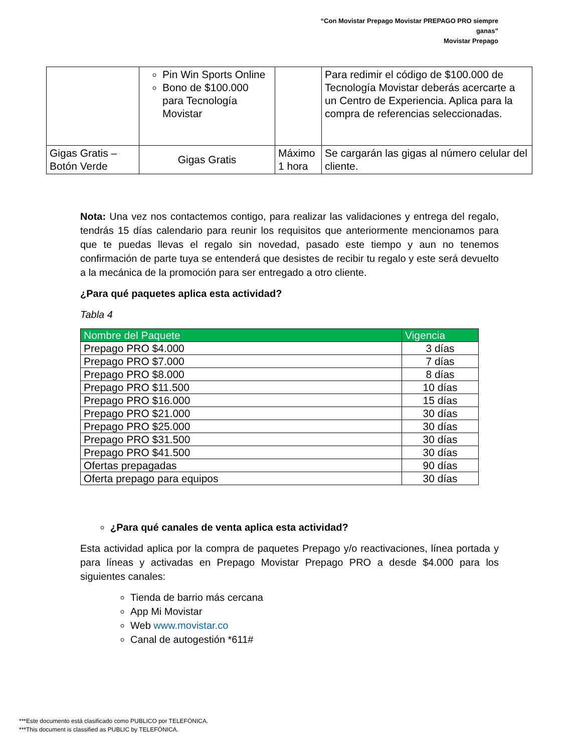“Con Movistar Prepago Movistar PREPAGO PRO siempre ganas”
Movistar Prepago
| | Pin Win Sports Online Bono de $100.000 para Tecnología Movistar | | Para redimir el código de $100.000 de Tecnología Movistar deberás acercarte a un Centro de Experiencia. Aplica para la compra de referencias seleccionadas. |
| Gigas Gratis – Botón Verde | Gigas Gratis | Máximo 1 hora | Se cargarán las gigas al número celular del cliente. |
Nota: Una vez nos contactemos contigo, para realizar las validaciones y entrega del regalo, tendrás 15 días calendario para reunir los requisitos que anteriormente mencionamos para que te puedas llevas el regalo sin novedad, pasado este tiempo y aun no tenemos confirmación de parte tuya se entenderá que desistes de recibir tu regalo y este será devuelto a la mecánica de la promoción para ser entregado a otro cliente.
¿Para qué paquetes aplica esta actividad?
Tabla 4
| Nombre del Paquete | Vigencia |
| --- | --- |
| Prepago PRO $4.000 | 3 días |
| Prepago PRO $7.000 | 7 días |
| Prepago PRO $8.000 | 8 días |
| Prepago PRO $11.500 | 10 días |
| Prepago PRO $16.000 | 15 días |
| Prepago PRO $21.000 | 30 días |
| Prepago PRO $25.000 | 30 días |
| Prepago PRO $31.500 | 30 días |
| Prepago PRO $41.500 | 30 días |
| Ofertas prepagadas | 90 días |
| Oferta prepago para equipos | 30 días |
¿Para qué canales de venta aplica esta actividad?
Esta actividad aplica por la compra de paquetes Prepago y/o reactivaciones, línea portada y para líneas y activadas en Prepago Movistar Prepago PRO a desde $4.000 para los siguientes canales:
Tienda de barrio más cercana
App Mi Movistar
Web www.movistar.co
Canal de autogestión *611#
***Este documento está clasificado como PUBLICO por TELEFÓNICA.
***This document is classified as PUBLIC by TELEFÓNICA.